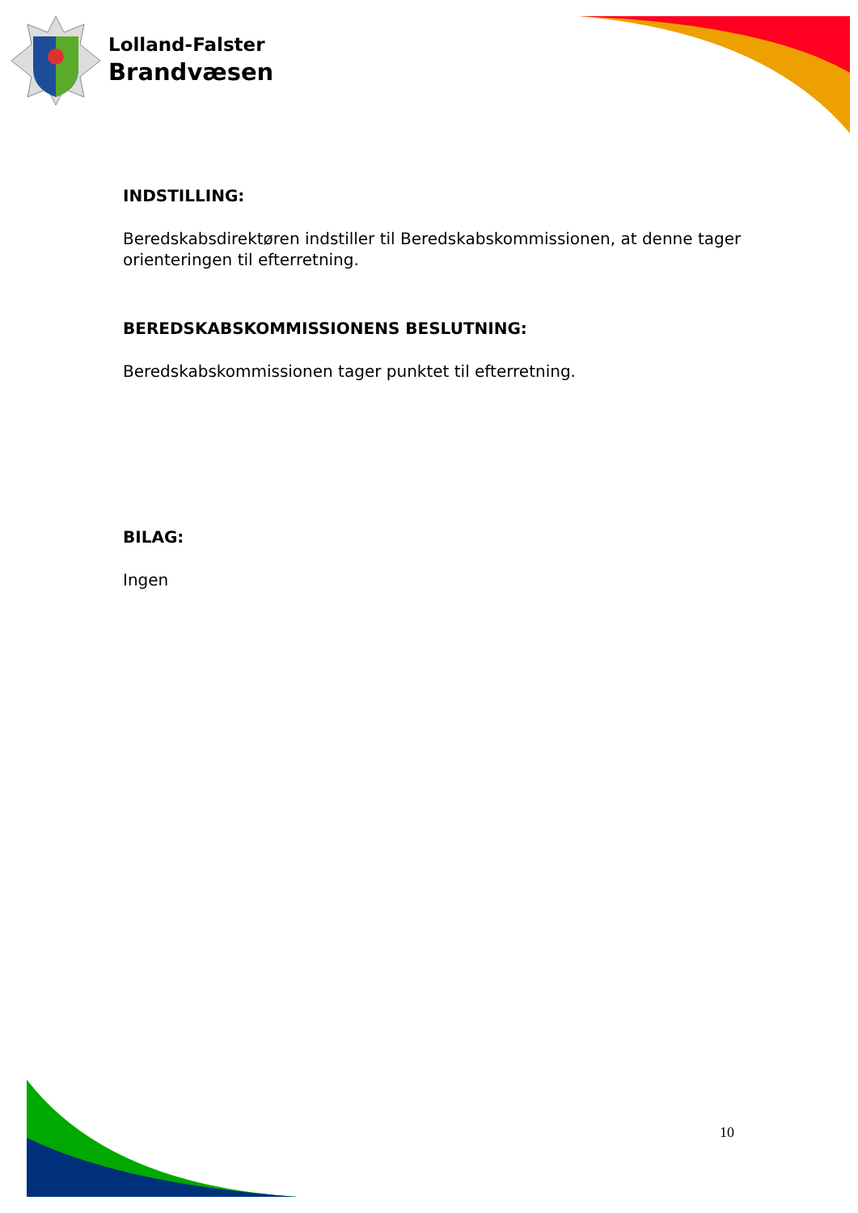Lolland-Falster
Brandvæsen
INDSTILLING:
Beredskabsdirektøren indstiller til Beredskabskommissionen, at denne tager orienteringen til efterretning.
BEREDSKABSKOMMISSIONENS BESLUTNING:
Beredskabskommissionen tager punktet til efterretning.
BILAG:
Ingen
10